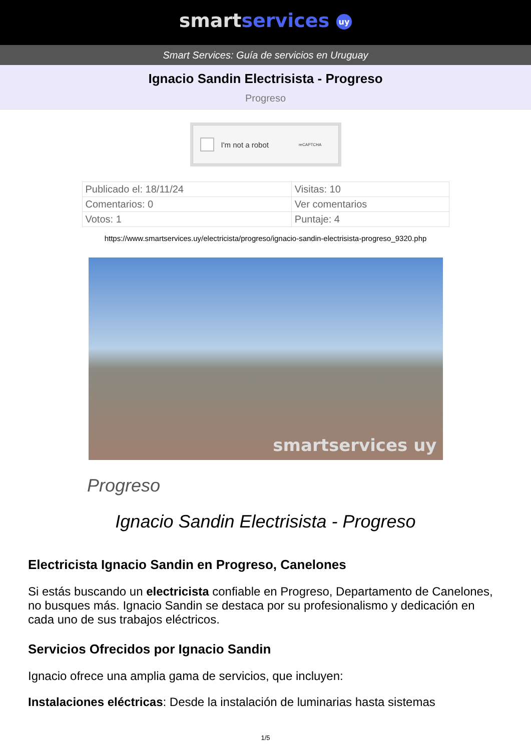smartservices uy
Smart Services: Guía de servicios en Uruguay
Ignacio Sandin Electrisista - Progreso
Progreso
I'm not a robot reCAPTCHA
| Publicado el: 18/11/24 | Visitas: 10 |
| Comentarios: 0 | Ver comentarios |
| Votos: 1 | Puntaje: 4 |
https://www.smartservices.uy/electricista/progreso/ignacio-sandin-electrisista-progreso_9320.php
smartservices uy
Progreso
Ignacio Sandin Electrisista - Progreso
Electricista Ignacio Sandin en Progreso, Canelones
Si estás buscando un electricista confiable en Progreso, Departamento de Canelones, no busques más. Ignacio Sandin se destaca por su profesionalismo y dedicación en cada uno de sus trabajos eléctricos.
Servicios Ofrecidos por Ignacio Sandin
Ignacio ofrece una amplia gama de servicios, que incluyen:
Instalaciones eléctricas: Desde la instalación de luminarias hasta sistemas
1/5